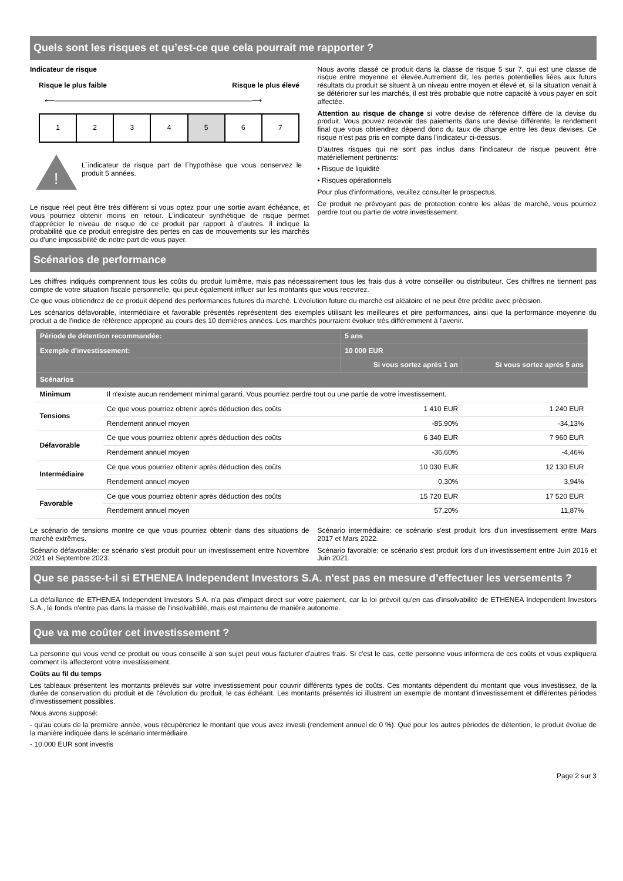Quels sont les risques et qu’est-ce que cela pourrait me rapporter ?
Indicateur de risque
Risque le plus faible Risque le plus élevé
⟵――――――――――――――――――――――――――――⟶
| 1 | 2 | 3 | 4 | 5 | 6 | 7 |
!
L´indicateur de risque part de l´hypothèse que vous conservez le produit 5 années.
Le risque réel peut être très différent si vous optez pour une sortie avant échéance, et vous pourriez obtenir moins en retour. L'indicateur synthétique de risque permet d'apprécier le niveau de risque de ce produit par rapport à d'autres. Il indique la probabilité que ce produit enregistre des pertes en cas de mouvements sur les marchés ou d'une impossibilité de notre part de vous payer.
Nous avons classé ce produit dans la classe de risque 5 sur 7, qui est une classe de risque entre moyenne et élevée.Autrement dit, les pertes potentielles liées aux futurs résultats du produit se situent à un niveau entre moyen et élevé et, si la situation venait à se détériorer sur les marchés, il est très probable que notre capacité à vous payer en soit affectée.
Attention au risque de change si votre devise de référence diffère de la devise du produit. Vous pouvez recevoir des paiements dans une devise différente, le rendement final que vous obtiendrez dépend donc du taux de change entre les deux devises. Ce risque n'est pas pris en compte dans l'indicateur ci-dessus.
D'autres risques qui ne sont pas inclus dans l'indicateur de risque peuvent être matériellement pertinents:
• Risque de liquidité
• Risques opérationnels
Pour plus d'informations, veuillez consulter le prospectus.
Ce produit ne prévoyant pas de protection contre les aléas de marché, vous pourriez perdre tout ou partie de votre investissement.
Scénarios de performance
Les chiffres indiqués comprennent tous les coûts du produit luimême, mais pas nécessairement tous les frais dus à votre conseiller ou distributeur. Ces chiffres ne tiennent pas compte de votre situation fiscale personnelle, qui peut également influer sur les montants que vous recevrez.
Ce que vous obtiendrez de ce produit dépend des performances futures du marché. L'évolution future du marché est aléatoire et ne peut être prédite avec précision.
Les scénarios défavorable, intermédiaire et favorable présentés représentent des exemples utilisant les meilleures et pire performances, ainsi que la performance moyenne du produit a de l'indice de référence approprié au cours des 10 dernières années. Les marchés pourraient évoluer très différemment à l'avenir.
| Période de détention recommandée: | | 5 ans | |
| --- | --- | --- | --- |
| Exemple d'investissement: | | 10 000 EUR | |
| | | Si vous sortez après 1 an | Si vous sortez après 5 ans |
| Scénarios | | | |
| Minimum | Il n'existe aucun rendement minimal garanti. Vous pourriez perdre tout ou une partie de votre investissement. | | |
| Tensions | Ce que vous pourriez obtenir après déduction des coûts | 1 410 EUR | 1 240 EUR |
| | Rendement annuel moyen | -85,90% | -34,13% |
| Défavorable | Ce que vous pourriez obtenir après déduction des coûts | 6 340 EUR | 7 960 EUR |
| | Rendement annuel moyen | -36,60% | -4,46% |
| Intermédiaire | Ce que vous pourriez obtenir après déduction des coûts | 10 030 EUR | 12 130 EUR |
| | Rendement annuel moyen | 0,30% | 3,94% |
| Favorable | Ce que vous pourriez obtenir après déduction des coûts | 15 720 EUR | 17 520 EUR |
| | Rendement annuel moyen | 57,20% | 11,87% |
Le scénario de tensions montre ce que vous pourriez obtenir dans des situations de marché extrêmes.
Scénario défavorable: ce scénario s'est produit pour un investissement entre Novembre 2021 et Septembre 2023.
Scénario intermédiaire: ce scénario s'est produit lors d'un investissement entre Mars 2017 et Mars 2022.
Scénario favorable: ce scénario s'est produit lors d'un investissement entre Juin 2016 et Juin 2021.
Que se passe-t-il si ETHENEA Independent Investors S.A. n'est pas en mesure d’effectuer les versements ?
La défaillance de ETHENEA Independent Investors S.A. n'a pas d'impact direct sur votre paiement, car la loi prévoit qu'en cas d'insolvabilité de ETHENEA Independent Investors S.A., le fonds n'entre pas dans la masse de l'insolvabilité, mais est maintenu de manière autonome.
Que va me coûter cet investissement ?
La personne qui vous vend ce produit ou vous conseille à son sujet peut vous facturer d'autres frais. Si c'est le cas, cette personne vous informera de ces coûts et vous expliquera comment ils affecteront votre investissement.
Coûts au fil du temps
Les tableaux présentent les montants prélevés sur votre investissement pour couvrir différents types de coûts. Ces montants dépendent du montant que vous investissez, de la durée de conservation du produit et de l'évolution du produit, le cas échéant. Les montants présentés ici illustrent un exemple de montant d'investissement et différentes périodes d'investissement possibles.
Nous avons supposé:
- qu'au cours de la première année, vous récupéreriez le montant que vous avez investi (rendement annuel de 0 %). Que pour les autres périodes de détention, le produit évolue de la manière indiquée dans le scénario intermédiaire
- 10.000 EUR sont investis
Page 2 sur 3